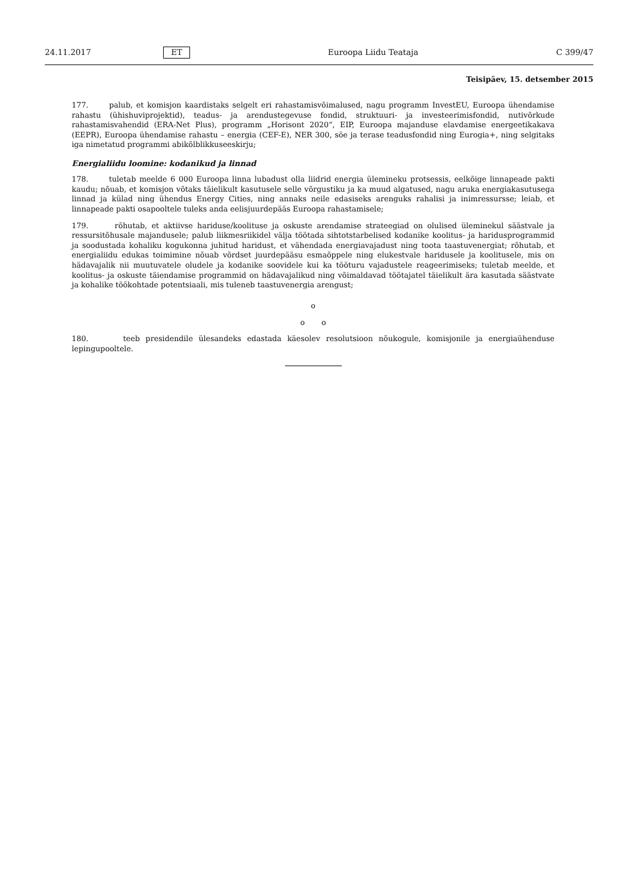24.11.2017 ET Euroopa Liidu Teataja C 399/47
Teisipäev, 15. detsember 2015
177. palub, et komisjon kaardistaks selgelt eri rahastamisvõimalused, nagu programm InvestEU, Euroopa ühendamise rahastu (ühishuviprojektid), teadus- ja arendustegevuse fondid, struktuuri- ja investeerimisfondid, nutivõrkude rahastamisvahendid (ERA-Net Plus), programm „Horisont 2020“, EIP, Euroopa majanduse elavdamise energeetikakava (EEPR), Euroopa ühendamise rahastu – energia (CEF-E), NER 300, söe ja terase teadusfondid ning Eurogia+, ning selgitaks iga nimetatud programmi abikõlblikkuseeskirju;
Energialiidu loomine: kodanikud ja linnad
178. tuletab meelde 6 000 Euroopa linna lubadust olla liidrid energia ülemineku protsessis, eelkõige linnapeade pakti kaudu; nõuab, et komisjon võtaks täielikult kasutusele selle võrgustiku ja ka muud algatused, nagu aruka energiakasutusega linnad ja külad ning ühendus Energy Cities, ning annaks neile edasiseks arenguks rahalisi ja inimressursse; leiab, et linnapeade pakti osapooltele tuleks anda eelisjuurdepääs Euroopa rahastamisele;
179. rõhutab, et aktiivse hariduse/koolituse ja oskuste arendamise strateegiad on olulised üleminekul säästvale ja ressursitõhusale majandusele; palub liikmesriikidel välja töötada sihtotstarbelised kodanike koolitus- ja haridusprogrammid ja soodustada kohaliku kogukonna juhitud haridust, et vähendada energiavajadust ning toota taastuvenergiat; rõhutab, et energialiidu edukas toimimine nõuab võrdset juurdepääsu esmaõppele ning elukestvale haridusele ja koolitusele, mis on hädavajalik nii muutuvatele oludele ja kodanike soovidele kui ka tööturu vajadustele reageerimiseks; tuletab meelde, et koolitus- ja oskuste täiendamise programmid on hädavajalikud ning võimaldavad töötajatel täielikult ära kasutada säästvate ja kohalike töökohtade potentsiaali, mis tuleneb taastuvenergia arengust;
o
o o
180. teeb presidendile ülesandeks edastada käesolev resolutsioon nõukogule, komisjonile ja energiaühenduse lepingupooltele.